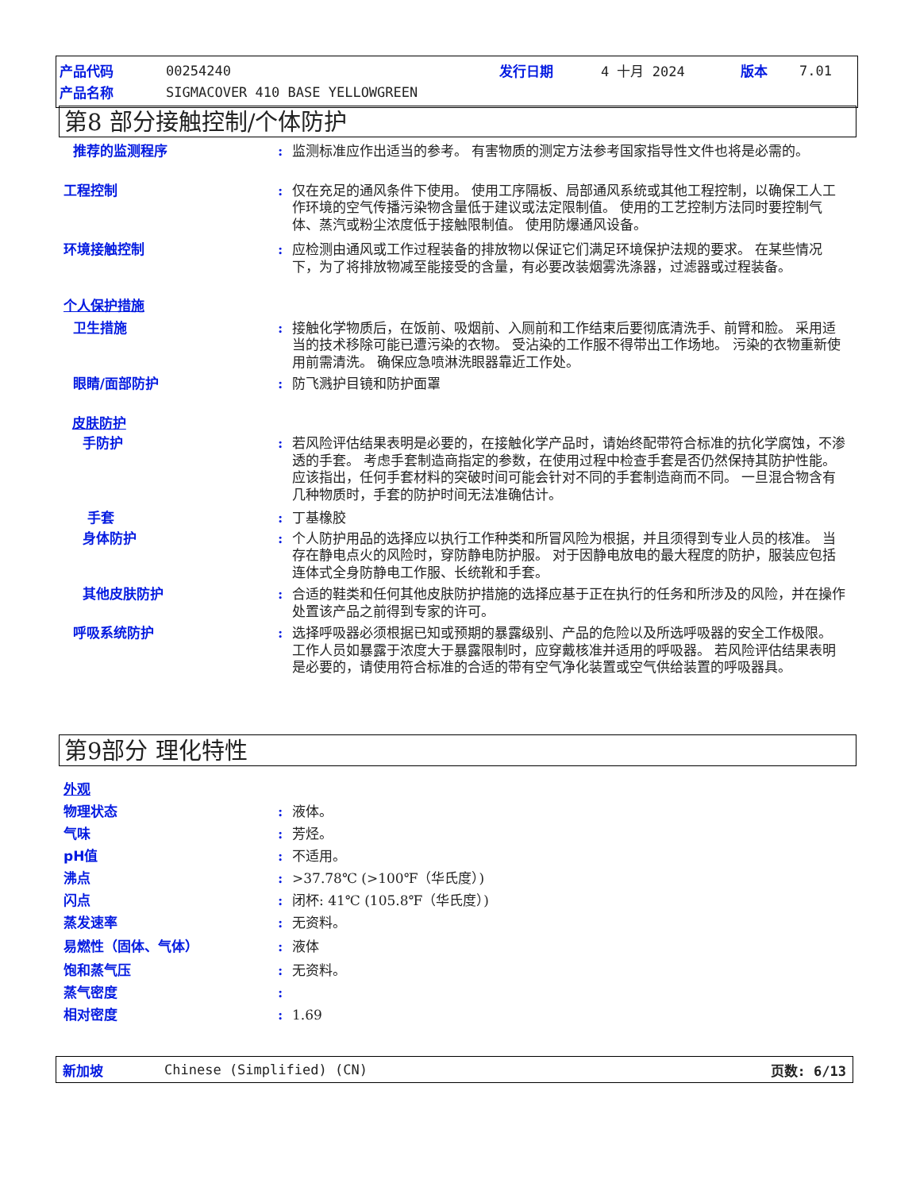产品代码 00254240 发行日期 4 十月 2024 版本 7.01
产品名称 SIGMACOVER 410 BASE YELLOWGREEN
第8 部分接触控制/个体防护
推荐的监测程序: 监测标准应作出适当的参考。 有害物质的测定方法参考国家指导性文件也将是必需的。
工程控制: 仅在充足的通风条件下使用。 使用工序隔板、局部通风系统或其他工程控制，以确保工人工作环境的空气传播污染物含量低于建议或法定限制值。 使用的工艺控制方法同时要控制气体、蒸汽或粉尘浓度低于接触限制值。 使用防爆通风设备。
环境接触控制: 应检测由通风或工作过程装备的排放物以保证它们满足环境保护法规的要求。 在某些情况下，为了将排放物减至能接受的含量，有必要改装烟雾洗涤器，过滤器或过程装备。
个人保护措施
卫生措施: 接触化学物质后，在饭前、吸烟前、入厕前和工作结束后要彻底清洗手、前臂和脸。 采用适当的技术移除可能已遭污染的衣物。 受沾染的工作服不得带出工作场地。 污染的衣物重新使用前需清洗。 确保应急喷淋洗眼器靠近工作处。
眼睛/面部防护: 防飞溅护目镜和防护面罩
皮肤防护
手防护: 若风险评估结果表明是必要的，在接触化学产品时，请始终配带符合标准的抗化学腐蚀，不渗透的手套。 考虑手套制造商指定的参数，在使用过程中检查手套是否仍然保持其防护性能。 应该指出，任何手套材料的突破时间可能会针对不同的手套制造商而不同。 一旦混合物含有几种物质时，手套的防护时间无法准确估计。
手套: 丁基橡胶
身体防护: 个人防护用品的选择应以执行工作种类和所冒风险为根据，并且须得到专业人员的核准。 当存在静电点火的风险时，穿防静电防护服。 对于因静电放电的最大程度的防护，服装应包括连体式全身防静电工作服、长统靴和手套。
其他皮肤防护: 合适的鞋类和任何其他皮肤防护措施的选择应基于正在执行的任务和所涉及的风险，并在操作处置该产品之前得到专家的许可。
呼吸系统防护: 选择呼吸器必须根据已知或预期的暴露级别、产品的危险以及所选呼吸器的安全工作极限。 工作人员如暴露于浓度大于暴露限制时，应穿戴核准并适用的呼吸器。 若风险评估结果表明是必要的，请使用符合标准的合适的带有空气净化装置或空气供给装置的呼吸器具。
第9部分 理化特性
外观
物理状态: 液体。
气味: 芳烃。
pH值: 不适用。
沸点: >37.78℃ (>100℉（华氏度）)
闪点: 闭杯: 41℃ (105.8℉（华氏度）)
蒸发速率: 无资料。
易燃性（固体、气体）: 液体
饱和蒸气压: 无资料。
蒸气密度:
相对密度: 1.69
新加坡 Chinese (Simplified) (CN) 页数: 6/13